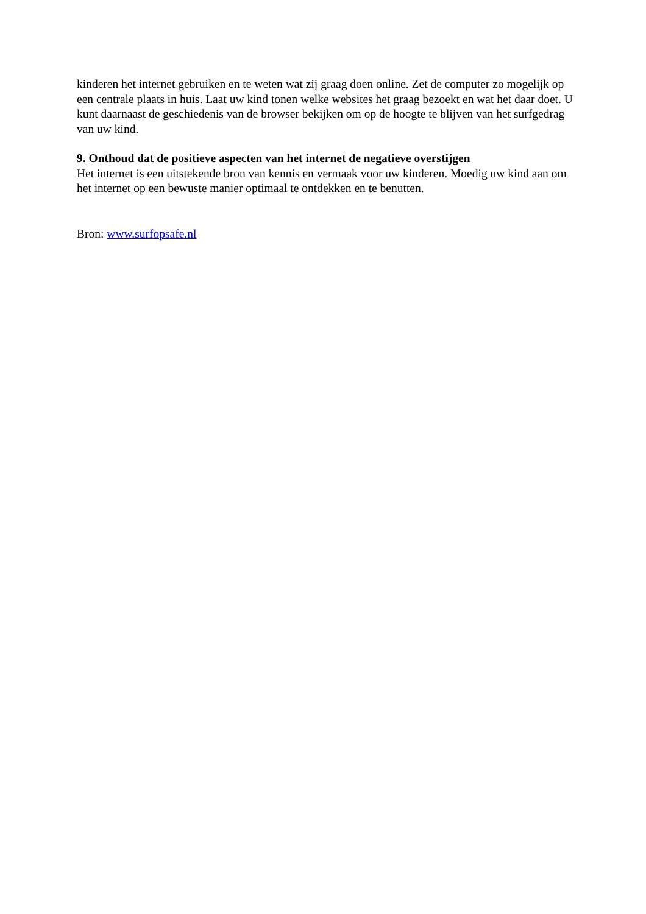kinderen het internet gebruiken en te weten wat zij graag doen online. Zet de computer zo mogelijk op een centrale plaats in huis. Laat uw kind tonen welke websites het graag bezoekt en wat het daar doet. U kunt daarnaast de geschiedenis van de browser bekijken om op de hoogte te blijven van het surfgedrag van uw kind.
9. Onthoud dat de positieve aspecten van het internet de negatieve overstijgen
Het internet is een uitstekende bron van kennis en vermaak voor uw kinderen. Moedig uw kind aan om het internet op een bewuste manier optimaal te ontdekken en te benutten.
Bron: www.surfopsafe.nl